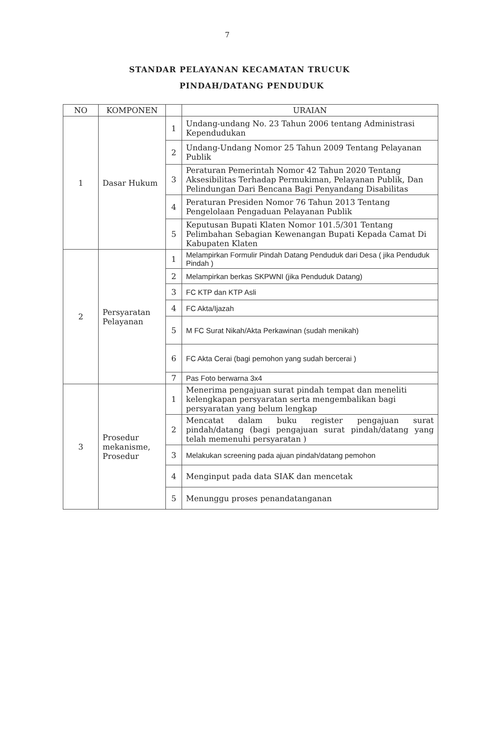7
STANDAR PELAYANAN KECAMATAN TRUCUK
PINDAH/DATANG PENDUDUK
| NO | KOMPONEN | | URAIAN |
| --- | --- | --- | --- |
| 1 | Dasar Hukum | 1 | Undang-undang No. 23 Tahun 2006 tentang Administrasi Kependudukan |
| | | 2 | Undang-Undang Nomor 25 Tahun 2009 Tentang Pelayanan Publik |
| | | 3 | Peraturan Pemerintah Nomor 42 Tahun 2020 Tentang Aksesibilitas Terhadap Permukiman, Pelayanan Publik, Dan Pelindungan Dari Bencana Bagi Penyandang Disabilitas |
| | | 4 | Peraturan Presiden Nomor 76 Tahun 2013 Tentang Pengelolaan Pengaduan Pelayanan Publik |
| | | 5 | Keputusan Bupati Klaten Nomor 101.5/301 Tentang Pelimbahan Sebagian Kewenangan Bupati Kepada Camat Di Kabupaten Klaten |
| 2 | Persyaratan Pelayanan | 1 | Melampirkan Formulir Pindah Datang Penduduk dari Desa ( jika Penduduk Pindah ) |
| | | 2 | Melampirkan berkas SKPWNI (jika Penduduk Datang) |
| | | 3 | FC KTP dan KTP Asli |
| | | 4 | FC Akta/Ijazah |
| | | 5 | M FC Surat Nikah/Akta Perkawinan (sudah menikah) |
| | | 6 | FC Akta Cerai (bagi pemohon yang sudah bercerai ) |
| | | 7 | Pas Foto berwarna 3x4 |
| 3 | Prosedur mekanisme, Prosedur | 1 | Menerima pengajuan surat pindah tempat dan meneliti kelengkapan persyaratan serta mengembalikan bagi persyaratan yang belum lengkap |
| | | 2 | Mencatat dalam buku register pengajuan surat pindah/datang (bagi pengajuan surat pindah/datang yang telah memenuhi persyaratan ) |
| | | 3 | Melakukan screening pada ajuan pindah/datang pemohon |
| | | 4 | Menginput pada data SIAK dan mencetak |
| | | 5 | Menunggu proses penandatanganan |